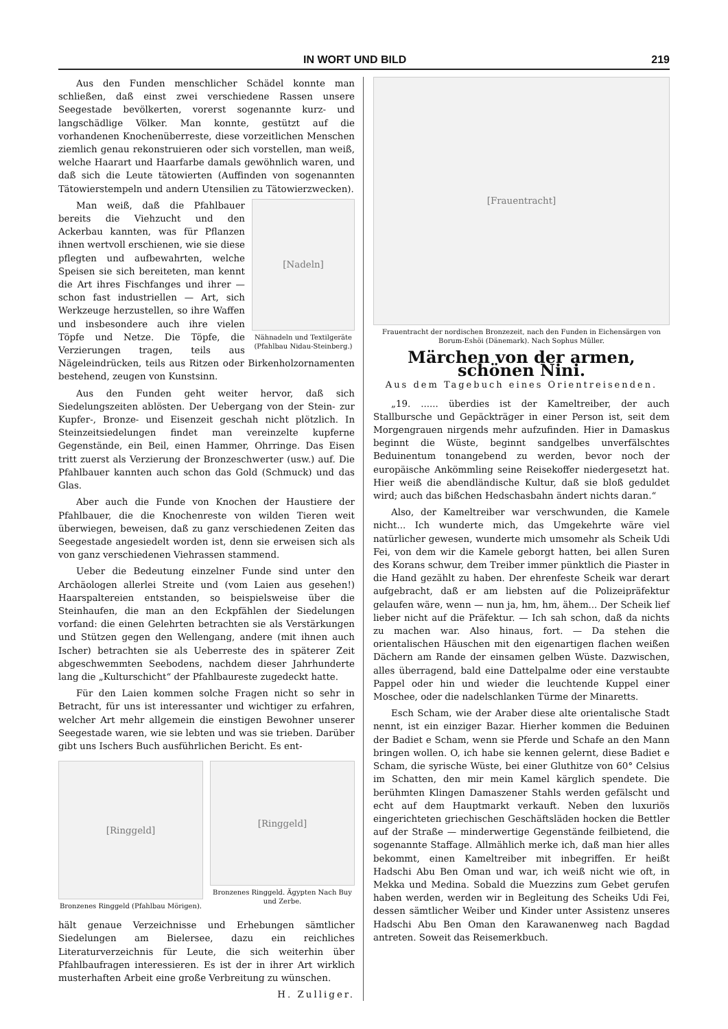IN WORT UND BILD 219
Aus den Funden menschlicher Schädel konnte man schließen, daß einst zwei verschiedene Rassen unsere Seegestade bevölkerten, vorerst sogenannte kurz- und langschädlige Völker. Man konnte, gestützt auf die vorhandenen Knochenüberreste, diese vorzeitlichen Menschen ziemlich genau rekonstruieren oder sich vorstellen, man weiß, welche Haarart und Haarfarbe damals gewöhnlich waren, und daß sich die Leute tätowierten (Auffinden von sogenannten Tätowierstempeln und andern Utensilien zu Tätowierzwecken).
[Nadeln]
Nähnadeln und Textilgeräte (Pfahlbau Nidau-Steinberg.)
Man weiß, daß die Pfahlbauer bereits die Viehzucht und den Ackerbau kannten, was für Pflanzen ihnen wertvoll erschienen, wie sie diese pflegten und aufbewahrten, welche Speisen sie sich bereiteten, man kennt die Art ihres Fischfanges und ihrer — schon fast industriellen — Art, sich Werkzeuge herzustellen, so ihre Waffen und insbesondere auch ihre vielen Töpfe und Netze. Die Töpfe, die Verzierungen tragen, teils aus Nägeleindrücken, teils aus Ritzen oder Birkenholzornamenten bestehend, zeugen von Kunstsinn.
Aus den Funden geht weiter hervor, daß sich Siedelungszeiten ablösten. Der Uebergang von der Stein- zur Kupfer-, Bronze- und Eisenzeit geschah nicht plötzlich. In Steinzeitsiedelungen findet man vereinzelte kupferne Gegenstände, ein Beil, einen Hammer, Ohrringe. Das Eisen tritt zuerst als Verzierung der Bronzeschwerter (usw.) auf. Die Pfahlbauer kannten auch schon das Gold (Schmuck) und das Glas.
Aber auch die Funde von Knochen der Haustiere der Pfahlbauer, die die Knochenreste von wilden Tieren weit überwiegen, beweisen, daß zu ganz verschiedenen Zeiten das Seegestade angesiedelt worden ist, denn sie erweisen sich als von ganz verschiedenen Viehrassen stammend.
Ueber die Bedeutung einzelner Funde sind unter den Archäologen allerlei Streite und (vom Laien aus gesehen!) Haarspaltereien entstanden, so beispielsweise über die Steinhaufen, die man an den Eckpfählen der Siedelungen vorfand: die einen Gelehrten betrachten sie als Verstärkungen und Stützen gegen den Wellengang, andere (mit ihnen auch Ischer) betrachten sie als Ueberreste des in späterer Zeit abgeschwemmten Seebodens, nachdem dieser Jahrhunderte lang die „Kulturschicht“ der Pfahlbaureste zugedeckt hatte.
Für den Laien kommen solche Fragen nicht so sehr in Betracht, für uns ist interessanter und wichtiger zu erfahren, welcher Art mehr allgemein die einstigen Bewohner unserer Seegestade waren, wie sie lebten und was sie trieben. Darüber gibt uns Ischers Buch ausführlichen Bericht. Es ent-
[Ringgeld]
Bronzenes Ringgeld (Pfahlbau Mörigen).
[Ringgeld]
Bronzenes Ringgeld. Ägypten Nach Buy und Zerbe.
hält genaue Verzeichnisse und Erhebungen sämtlicher Siedelungen am Bielersee, dazu ein reichliches Literaturverzeichnis für Leute, die sich weiterhin über Pfahlbaufragen interessieren. Es ist der in ihrer Art wirklich musterhaften Arbeit eine große Verbreitung zu wünschen.
H. Zulliger.
[Frauentracht]
Frauentracht der nordischen Bronzezeit, nach den Funden in Eichensärgen von Borum-Eshöi (Dänemark). Nach Sophus Müller.
Märchen von der armen, schönen Nini.
Aus dem Tagebuch eines Orientreisenden.
„19. ...... überdies ist der Kameltreiber, der auch Stallbursche und Gepäckträger in einer Person ist, seit dem Morgengrauen nirgends mehr aufzufinden. Hier in Damaskus beginnt die Wüste, beginnt sandgelbes unverfälschtes Beduinentum tonangebend zu werden, bevor noch der europäische Ankömmling seine Reisekoffer niedergesetzt hat. Hier weiß die abendländische Kultur, daß sie bloß geduldet wird; auch das bißchen Hedschasbahn ändert nichts daran.“
Also, der Kameltreiber war verschwunden, die Kamele nicht... Ich wunderte mich, das Umgekehrte wäre viel natürlicher gewesen, wunderte mich umsomehr als Scheik Udi Fei, von dem wir die Kamele geborgt hatten, bei allen Suren des Korans schwur, dem Treiber immer pünktlich die Piaster in die Hand gezählt zu haben. Der ehrenfeste Scheik war derart aufgebracht, daß er am liebsten auf die Polizeipräfektur gelaufen wäre, wenn — nun ja, hm, hm, ähem... Der Scheik lief lieber nicht auf die Präfektur. — Ich sah schon, daß da nichts zu machen war. Also hinaus, fort. — Da stehen die orientalischen Häuschen mit den eigenartigen flachen weißen Dächern am Rande der einsamen gelben Wüste. Dazwischen, alles überragend, bald eine Dattelpalme oder eine verstaubte Pappel oder hin und wieder die leuchtende Kuppel einer Moschee, oder die nadelschlanken Türme der Minaretts.
Esch Scham, wie der Araber diese alte orientalische Stadt nennt, ist ein einziger Bazar. Hierher kommen die Beduinen der Badiet e Scham, wenn sie Pferde und Schafe an den Mann bringen wollen. O, ich habe sie kennen gelernt, diese Badiet e Scham, die syrische Wüste, bei einer Gluthitze von 60° Celsius im Schatten, den mir mein Kamel kärglich spendete. Die berühmten Klingen Damaszener Stahls werden gefälscht und echt auf dem Hauptmarkt verkauft. Neben den luxuriös eingerichteten griechischen Geschäftsläden hocken die Bettler auf der Straße — minderwertige Gegenstände feilbietend, die sogenannte Staffage. Allmählich merke ich, daß man hier alles bekommt, einen Kameltreiber mit inbegriffen. Er heißt Hadschi Abu Ben Oman und war, ich weiß nicht wie oft, in Mekka und Medina. Sobald die Muezzins zum Gebet gerufen haben werden, werden wir in Begleitung des Scheiks Udi Fei, dessen sämtlicher Weiber und Kinder unter Assistenz unseres Hadschi Abu Ben Oman den Karawanenweg nach Bagdad antreten. Soweit das Reisemerkbuch.